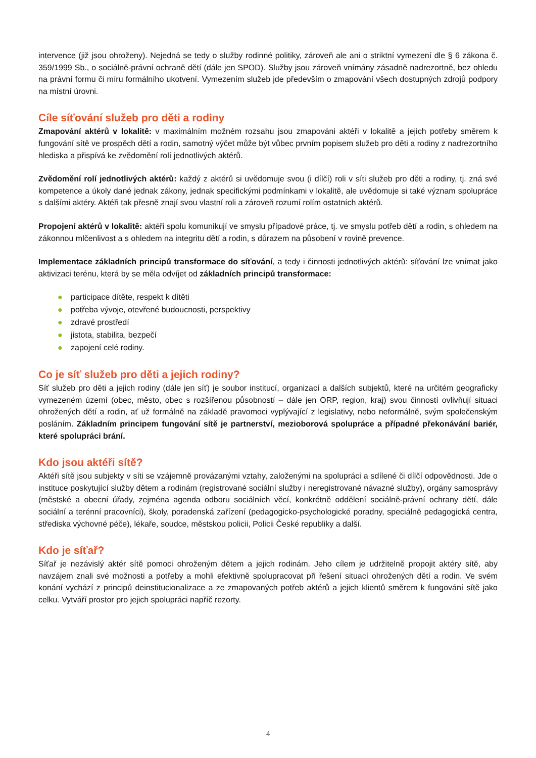intervence (již jsou ohroženy). Nejedná se tedy o služby rodinné politiky, zároveň ale ani o striktní vymezení dle § 6 zákona č. 359/1999 Sb., o sociálně-právní ochraně dětí (dále jen SPOD). Služby jsou zároveň vnímány zásadně nadrezortně, bez ohledu na právní formu či míru formálního ukotvení. Vymezením služeb jde především o zmapování všech dostupných zdrojů podpory na místní úrovni.
Cíle síťování služeb pro děti a rodiny
Zmapování aktérů v lokalitě: v maximálním možném rozsahu jsou zmapováni aktéři v lokalitě a jejich potřeby směrem k fungování sítě ve prospěch dětí a rodin, samotný výčet může být vůbec prvním popisem služeb pro děti a rodiny z nadrezortního hlediska a přispívá ke zvědomění rolí jednotlivých aktérů.
Zvědomění rolí jednotlivých aktérů: každý z aktérů si uvědomuje svou (i dílčí) roli v síti služeb pro děti a rodiny, tj. zná své kompetence a úkoly dané jednak zákony, jednak specifickými podmínkami v lokalitě, ale uvědomuje si také význam spolupráce s dalšími aktéry. Aktéři tak přesně znají svou vlastní roli a zároveň rozumí rolím ostatních aktérů.
Propojení aktérů v lokalitě: aktéři spolu komunikují ve smyslu případové práce, tj. ve smyslu potřeb dětí a rodin, s ohledem na zákonnou mlčenlivost a s ohledem na integritu dětí a rodin, s důrazem na působení v rovině prevence.
Implementace základních principů transformace do síťování, a tedy i činnosti jednotlivých aktérů: síťování lze vnímat jako aktivizaci terénu, která by se měla odvíjet od základních principů transformace:
● participace dítěte, respekt k dítěti
● potřeba vývoje, otevřené budoucnosti, perspektivy
● zdravé prostředí
● jistota, stabilita, bezpečí
● zapojení celé rodiny.
Co je síť služeb pro děti a jejich rodiny?
Síť služeb pro děti a jejich rodiny (dále jen síť) je soubor institucí, organizací a dalších subjektů, které na určitém geograficky vymezeném území (obec, město, obec s rozšířenou působností – dále jen ORP, region, kraj) svou činností ovlivňují situaci ohrožených dětí a rodin, ať už formálně na základě pravomoci vyplývající z legislativy, nebo neformálně, svým společenským posláním. Základním principem fungování sítě je partnerství, mezioborová spolupráce a případné překonávání bariér, které spolupráci brání.
Kdo jsou aktéři sítě?
Aktéři sítě jsou subjekty v síti se vzájemně provázanými vztahy, založenými na spolupráci a sdílené či dílčí odpovědnosti. Jde o instituce poskytující služby dětem a rodinám (registrované sociální služby i neregistrované návazné služby), orgány samosprávy (městské a obecní úřady, zejména agenda odboru sociálních věcí, konkrétně oddělení sociálně-právní ochrany dětí, dále sociální a terénní pracovníci), školy, poradenská zařízení (pedagogicko-psychologické poradny, speciálně pedagogická centra, střediska výchovné péče), lékaře, soudce, městskou policii, Policii České republiky a další.
Kdo je síťař?
Síťař je nezávislý aktér sítě pomoci ohroženým dětem a jejich rodinám. Jeho cílem je udržitelně propojit aktéry sítě, aby navzájem znali své možnosti a potřeby a mohli efektivně spolupracovat při řešení situací ohrožených dětí a rodin. Ve svém konání vychází z principů deinstitucionalizace a ze zmapovaných potřeb aktérů a jejich klientů směrem k fungování sítě jako celku. Vytváří prostor pro jejich spolupráci napříč rezorty.
4